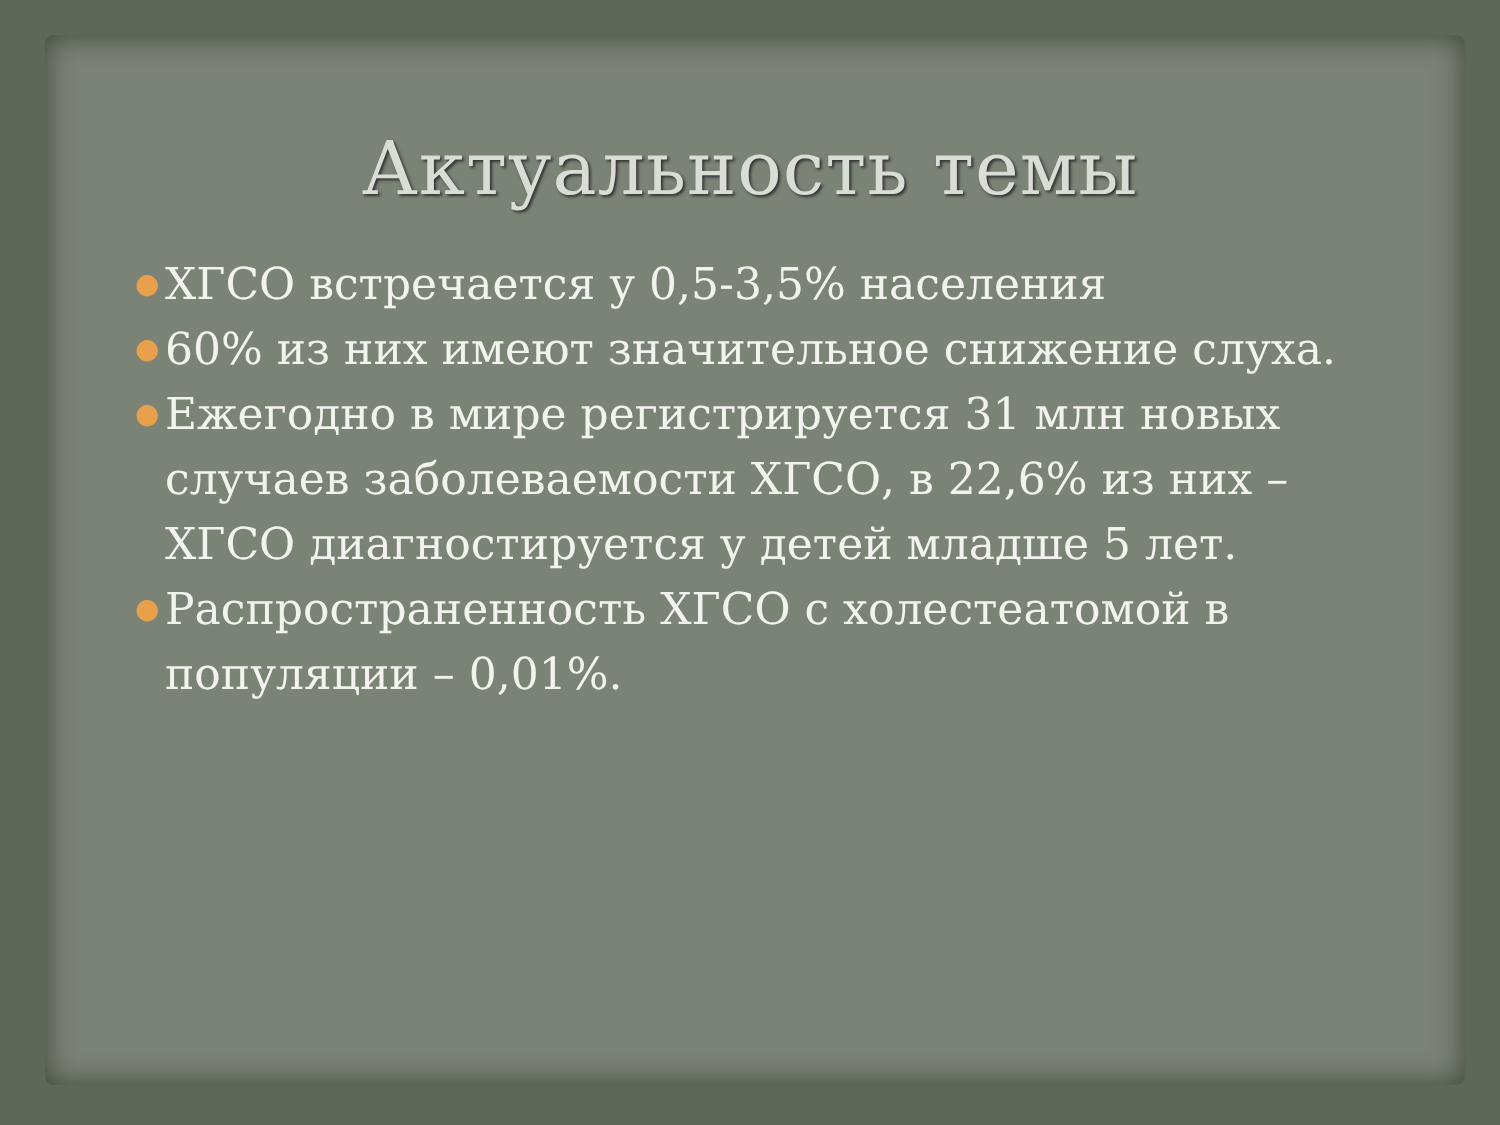Актуальность темы
● ХГСО встречается у 0,5-3,5% населения
● 60% из них имеют значительное снижение слуха.
● Ежегодно в мире регистрируется 31 млн новых случаев заболеваемости ХГСО, в 22,6% из них – ХГСО диагностируется у детей младше 5 лет.
● Распространенность ХГСО с холестеатомой в популяции – 0,01%.